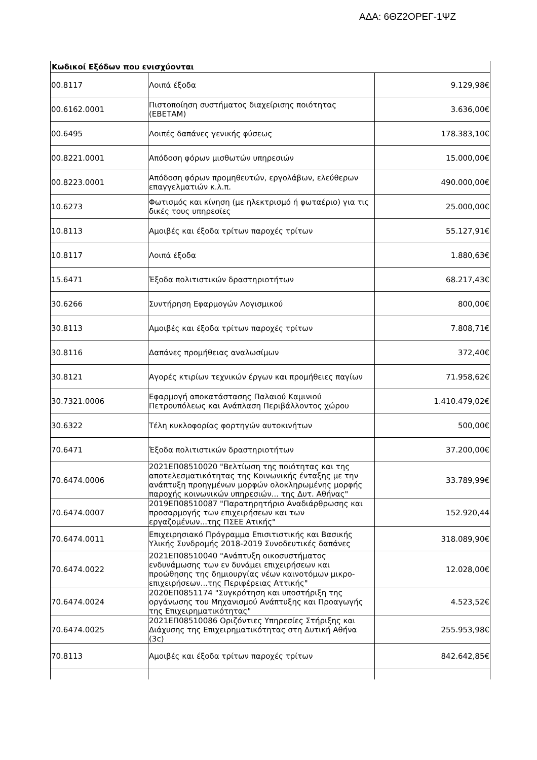ΑΔΑ: 6ΘΖ2ΟΡΕΓ-1ΨΖ
| Κωδικοί Εξόδων που ενισχύονται | | |
| --- | --- | --- |
| 00.8117 | Λοιπά έξοδα | 9.129,98€ |
| 00.6162.0001 | Πιστοποίηση συστήματος διαχείρισης ποιότητας (ΕΒΕΤΑΜ) | 3.636,00€ |
| 00.6495 | Λοιπές δαπάνες γενικής φύσεως | 178.383,10€ |
| 00.8221.0001 | Απόδοση φόρων μισθωτών υπηρεσιών | 15.000,00€ |
| 00.8223.0001 | Απόδοση φόρων προμηθευτών, εργολάβων, ελεύθερων επαγγελματιών κ.λ.π. | 490.000,00€ |
| 10.6273 | Φωτισμός και κίνηση (με ηλεκτρισμό ή φωταέριο) για τις δικές τους υπηρεσίες | 25.000,00€ |
| 10.8113 | Αμοιβές και έξοδα τρίτων παροχές τρίτων | 55.127,91€ |
| 10.8117 | Λοιπά έξοδα | 1.880,63€ |
| 15.6471 | Έξοδα πολιτιστικών δραστηριοτήτων | 68.217,43€ |
| 30.6266 | Συντήρηση Εφαρμογών Λογισμικού | 800,00€ |
| 30.8113 | Αμοιβές και έξοδα τρίτων παροχές τρίτων | 7.808,71€ |
| 30.8116 | Δαπάνες προμήθειας αναλωσίμων | 372,40€ |
| 30.8121 | Αγορές κτιρίων τεχνικών έργων και προμήθειες παγίων | 71.958,62€ |
| 30.7321.0006 | Εφαρμογή αποκατάστασης Παλαιού Καμινιού Πετρουπόλεως και Ανάπλαση Περιβάλλοντος χώρου | 1.410.479,02€ |
| 30.6322 | Τέλη κυκλοφορίας φορτηγών αυτοκινήτων | 500,00€ |
| 70.6471 | Έξοδα πολιτιστικών δραστηριοτήτων | 37.200,00€ |
| 70.6474.0006 | 2021ΕΠ08510020 "Βελτίωση της ποιότητας και της αποτελεσματικότητας της Κοινωνικής ένταξης με την ανάπτυξη προηγμένων μορφών ολοκληρωμένης μορφής παροχής κοινωνικών υπηρεσιών... της Δυτ. Αθήνας" | 33.789,99€ |
| 70.6474.0007 | 2019ΕΠ08510087 "Παρατηρητήριο Αναδιάρθρωσης και προσαρμογής των επιχειρήσεων και των εργαζομένων...της ΠΣΕΕ Ατικής" | 152.920,44 |
| 70.6474.0011 | Επιχειρησιακό Πρόγραμμα Επισιτιστικής και Βασικής Υλικής Συνδρομής 2018-2019 Συνοδευτικές δαπάνες | 318.089,90€ |
| 70.6474.0022 | 2021ΕΠ08510040 "Ανάπτυξη οικοσυστήματος ενδυνάμωσης των εν δυνάμει επιχειρήσεων και προώθησης της δημιουργίας νέων καινοτόμων μικρο-επιχειρήσεων...της Περιφέρειας Αττικής" | 12.028,00€ |
| 70.6474.0024 | 2020ΕΠ0851174 "Συγκρότηση και υποστήριξη της οργάνωσης του Μηχανισμού Ανάπτυξης και Προαγωγής της Επιχειρηματικότητας" | 4.523,52€ |
| 70.6474.0025 | 2021ΕΠ08510086 Οριζόντιες Υπηρεσίες Στήριξης και Διάχυσης της Επιχειρηματικότητας στη Δυτική Αθήνα (3c) | 255.953,98€ |
| 70.8113 | Αμοιβές και έξοδα τρίτων παροχές τρίτων | 842.642,85€ |